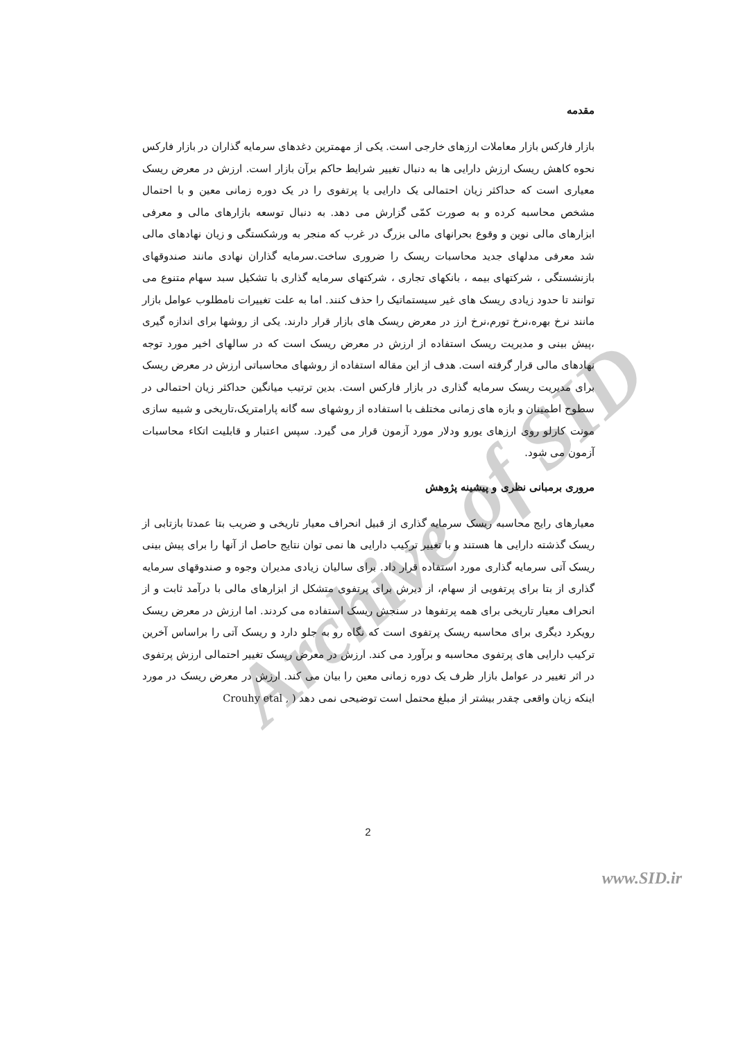Archive of SID
مقدمه
بازار فارکس بازار معاملات ارزهای خارجی است. یکی از مهمترین دغدهای سرمایه گذاران در بازار فارکس نحوه کاهش ریسک ارزش دارایی ها به دنبال تغییر شرایط حاکم برآن بازار است. ارزش در معرض ریسک معیاری است که حداکثر زیان احتمالی یک دارایی یا پرتفوی را در یک دوره زمانی معین و با احتمال مشخص محاسبه کرده و به صورت کمّی گزارش می دهد. به دنبال توسعه بازارهای مالی و معرفی ابزارهای مالی نوین و وقوع بحرانهای مالی بزرگ در غرب که منجر به ورشکستگی و زیان نهادهای مالی شد معرفی مدلهای جدید محاسبات ریسک را ضروری ساخت.سرمایه گذاران نهادی مانند صندوقهای بازنشستگی ، شرکتهای بیمه ، بانکهای تجاری ، شرکتهای سرمایه گذاری با تشکیل سبد سهام متنوع می توانند تا حدود زیادی ریسک های غیر سیستماتیک را حذف کنند. اما به علت تغییرات نامطلوب عوامل بازار مانند نرخ بهره،نرخ تورم،نرخ ارز در معرض ریسک های بازار قرار دارند. یکی از روشها برای اندازه گیری ،پیش بینی و مدیریت ریسک استفاده از ارزش در معرض ریسک است که در سالهای اخیر مورد توجه نهادهای مالی قرار گرفته است. هدف از این مقاله استفاده از روشهای محاسباتی ارزش در معرض ریسک برای مدیریت ریسک سرمایه گذاری در بازار فارکس است. بدین ترتیب میانگین حداکثر زیان احتمالی در سطوح اطمینان و بازه های زمانی مختلف با استفاده از روشهای سه گانه پارامتریک،تاریخی و شبیه سازی مونت کارلو روی ارزهای یورو ودلار مورد آزمون قرار می گیرد. سپس اعتبار و قابلیت اتکاء محاسبات آزمون می شود.
مروری برمبانی نظری و پیشینه پژوهش
معیارهای رایج محاسبه ریسک سرمایه گذاری از قبیل انحراف معیار تاریخی و ضریب بتا عمدتا بازتابی از ریسک گذشته دارایی ها هستند و با تغییر ترکیب دارایی ها نمی توان نتایج حاصل از آنها را برای پیش بینی ریسک آتی سرمایه گذاری مورد استفاده قرار داد. برای سالیان زیادی مدیران وجوه و صندوقهای سرمایه گذاری از بتا برای پرتفویی از سهام، از دیرش برای پرتفوی متشکل از ابزارهای مالی با درآمد ثابت و از انحراف معیار تاریخی برای همه پرتفوها در سنجش ریسک استفاده می کردند. اما ارزش در معرض ریسک رویکرد دیگری برای محاسبه ریسک پرتفوی است که نگاه رو به جلو دارد و ریسک آتی را براساس آخرین ترکیب دارایی های پرتفوی محاسبه و برآورد می کند. ارزش در معرض ریسک تغییر احتمالی ارزش پرتفوی در اثر تغییر در عوامل بازار ظرف یک دوره زمانی معین را بیان می کند. ارزش در معرض ریسک در مورد اینکه زیان واقعی چقدر بیشتر از مبلغ محتمل است توضیحی نمی دهد ( Crouhy etal ,
2
www.SID.ir